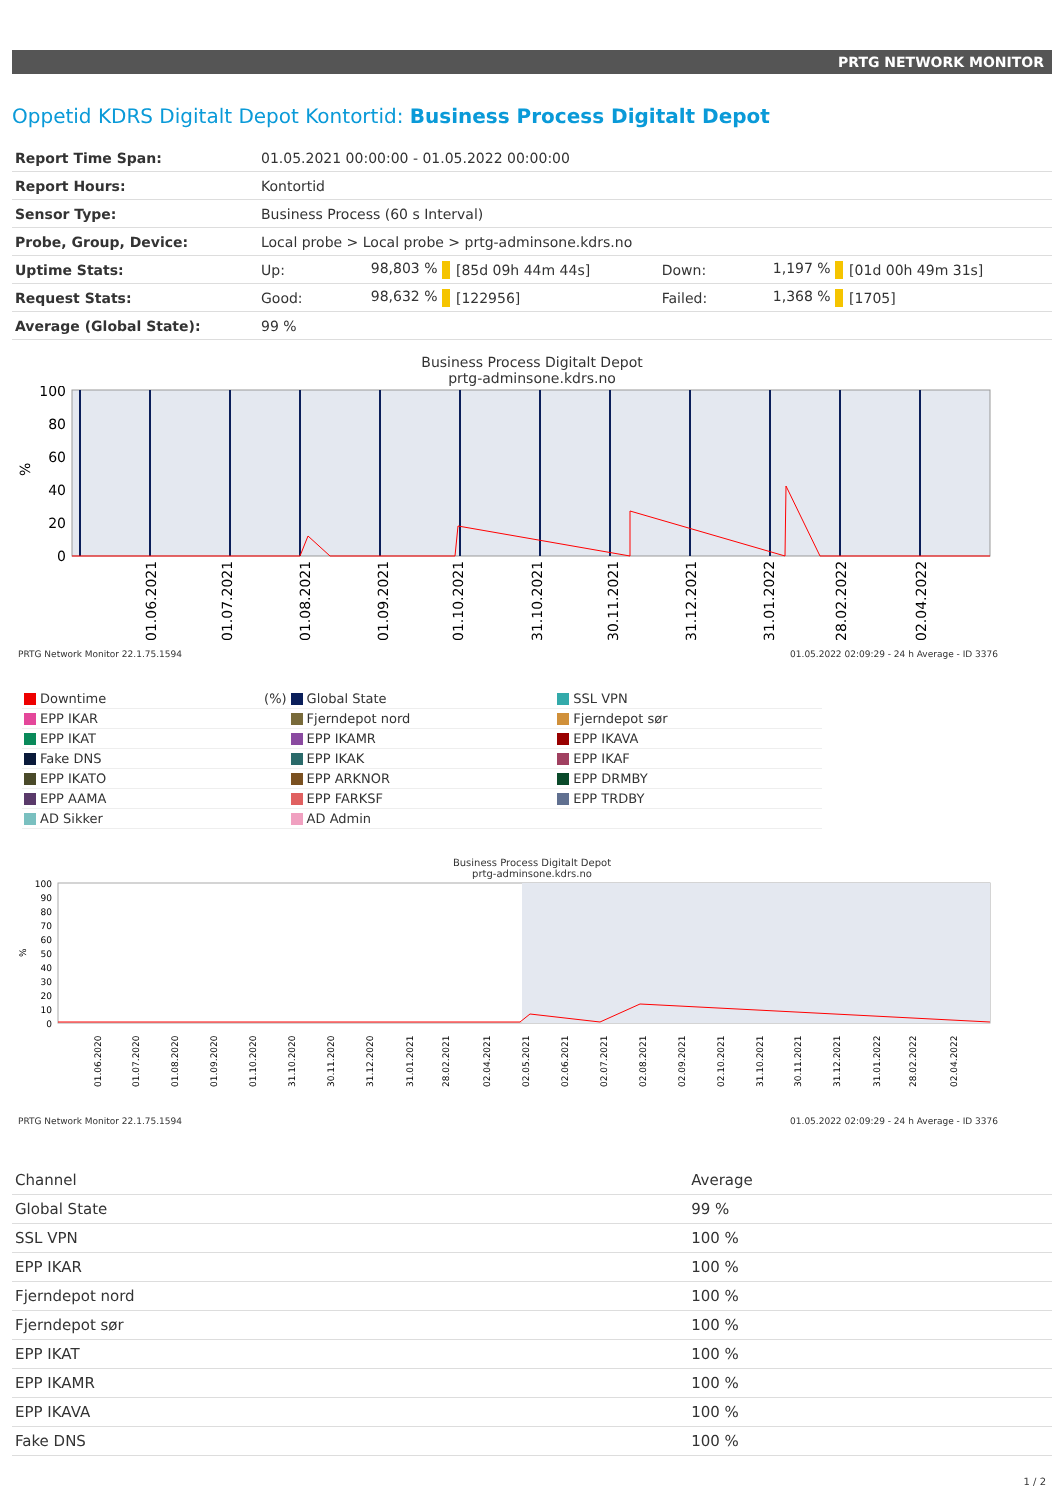PRTG NETWORK MONITOR
Oppetid KDRS Digitalt Depot Kontortid: Business Process Digitalt Depot
| Report Time Span: | 01.05.2021 00:00:00 - 01.05.2022 00:00:00 | | | | | |
| Report Hours: | Kontortid | | | | | |
| Sensor Type: | Business Process (60 s Interval) | | | | | |
| Probe, Group, Device: | Local probe > Local probe > prtg-adminsone.kdrs.no | | | | | |
| Uptime Stats: | Up: | 98,803 % | [85d 09h 44m 44s] | Down: | 1,197 % | [01d 00h 49m 31s] |
| Request Stats: | Good: | 98,632 % | [122956] | Failed: | 1,368 % | [1705] |
| Average (Global State): | 99 % | | | | | |
Business Process Digitalt Depot
prtg-adminsone.kdrs.no
100
80
60
40
20
0
%
01.06.2021
01.07.2021
01.08.2021
01.09.2021
01.10.2021
31.10.2021
30.11.2021
31.12.2021
31.01.2022
28.02.2022
02.04.2022
PRTG Network Monitor 22.1.75.1594 01.05.2022 02:09:29 - 24 h Average - ID 3376
| Downtime (%) | Global State | SSL VPN |
| EPP IKAR | Fjerndepot nord | Fjerndepot sør |
| EPP IKAT | EPP IKAMR | EPP IKAVA |
| Fake DNS | EPP IKAK | EPP IKAF |
| EPP IKATO | EPP ARKNOR | EPP DRMBY |
| EPP AAMA | EPP FARKSF | EPP TRDBY |
| AD Sikker | AD Admin | |
Business Process Digitalt Depot
prtg-adminsone.kdrs.no
100
90
80
70
60
50
40
30
20
10
0
%
01.06.2020
01.07.2020
01.08.2020
01.09.2020
01.10.2020
31.10.2020
30.11.2020
31.12.2020
31.01.2021
28.02.2021
02.04.2021
02.05.2021
02.06.2021
02.07.2021
02.08.2021
02.09.2021
02.10.2021
31.10.2021
30.11.2021
31.12.2021
31.01.2022
28.02.2022
02.04.2022
PRTG Network Monitor 22.1.75.1594 01.05.2022 02:09:29 - 24 h Average - ID 3376
| Channel | Average |
| --- | --- |
| Global State | 99 % |
| SSL VPN | 100 % |
| EPP IKAR | 100 % |
| Fjerndepot nord | 100 % |
| Fjerndepot sør | 100 % |
| EPP IKAT | 100 % |
| EPP IKAMR | 100 % |
| EPP IKAVA | 100 % |
| Fake DNS | 100 % |
1 / 2